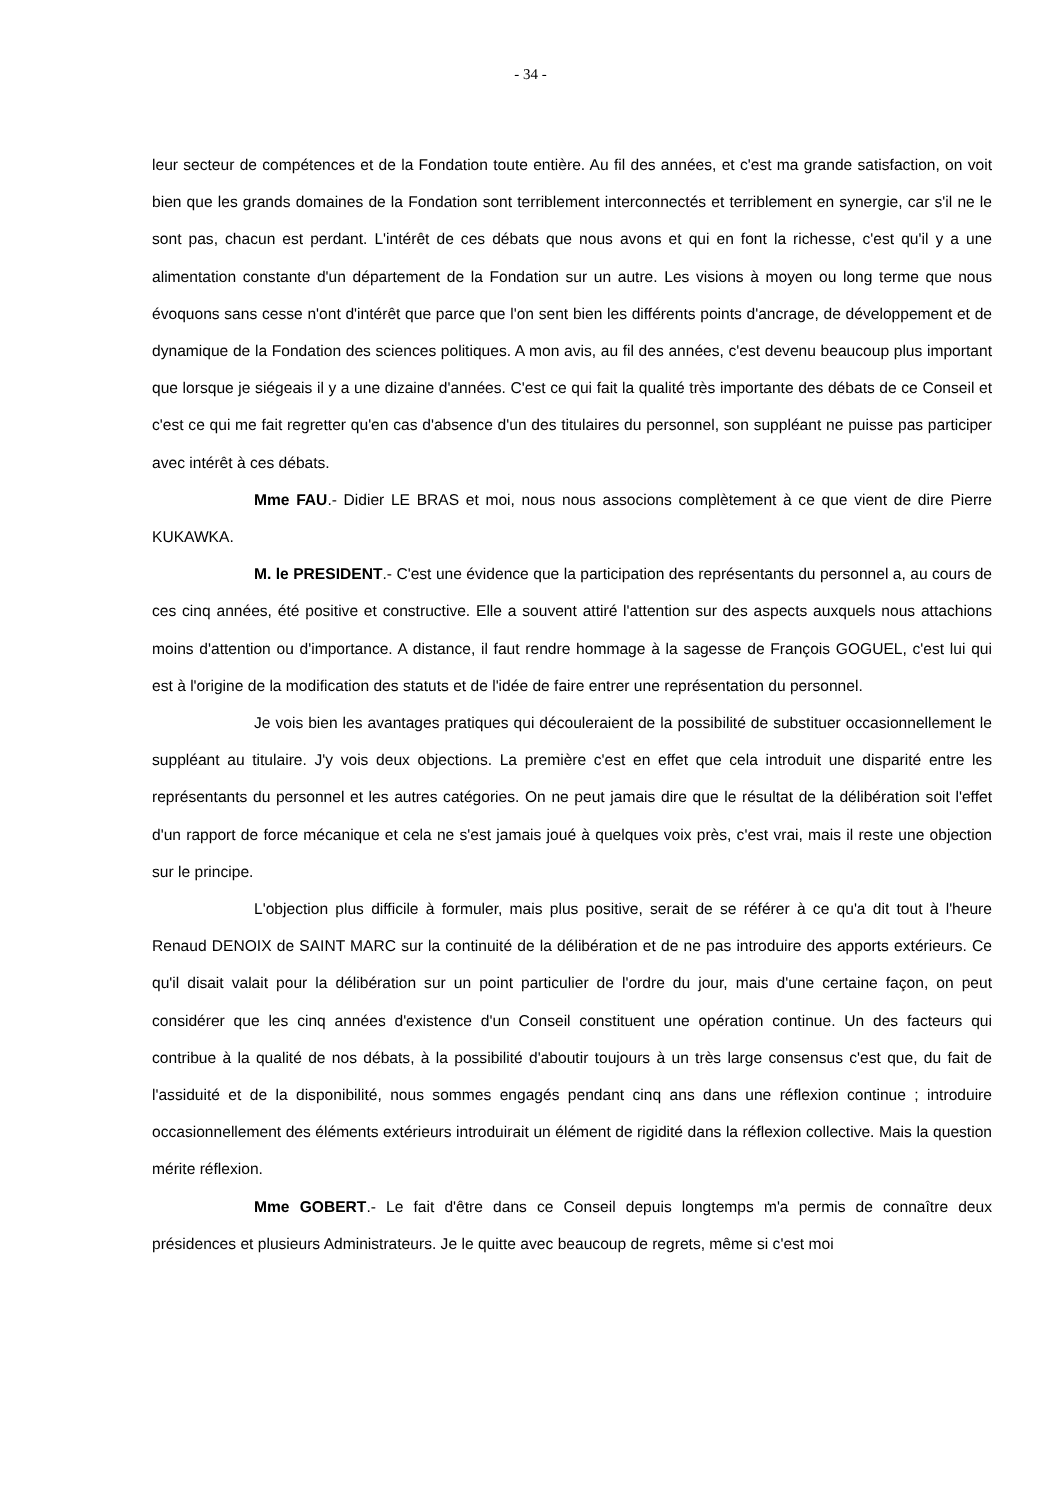- 34 -
leur secteur de compétences et de la Fondation toute entière. Au fil des années, et c'est ma grande satisfaction, on voit bien que les grands domaines de la Fondation sont terriblement interconnectés et terriblement en synergie, car s'il ne le sont pas, chacun est perdant. L'intérêt de ces débats que nous avons et qui en font la richesse, c'est qu'il y a une alimentation constante d'un département de la Fondation sur un autre. Les visions à moyen ou long terme que nous évoquons sans cesse n'ont d'intérêt que parce que l'on sent bien les différents points d'ancrage, de développement et de dynamique de la Fondation des sciences politiques. A mon avis, au fil des années, c'est devenu beaucoup plus important que lorsque je siégeais il y a une dizaine d'années. C'est ce qui fait la qualité très importante des débats de ce Conseil et c'est ce qui me fait regretter qu'en cas d'absence d'un des titulaires du personnel, son suppléant ne puisse pas participer avec intérêt à ces débats.
Mme FAU.- Didier LE BRAS et moi, nous nous associons complètement à ce que vient de dire Pierre KUKAWKA.
M. le PRESIDENT.- C'est une évidence que la participation des représentants du personnel a, au cours de ces cinq années, été positive et constructive. Elle a souvent attiré l'attention sur des aspects auxquels nous attachions moins d'attention ou d'importance. A distance, il faut rendre hommage à la sagesse de François GOGUEL, c'est lui qui est à l'origine de la modification des statuts et de l'idée de faire entrer une représentation du personnel.
Je vois bien les avantages pratiques qui découleraient de la possibilité de substituer occasionnellement le suppléant au titulaire. J'y vois deux objections. La première c'est en effet que cela introduit une disparité entre les représentants du personnel et les autres catégories. On ne peut jamais dire que le résultat de la délibération soit l'effet d'un rapport de force mécanique et cela ne s'est jamais joué à quelques voix près, c'est vrai, mais il reste une objection sur le principe.
L'objection plus difficile à formuler, mais plus positive, serait de se référer à ce qu'a dit tout à l'heure Renaud DENOIX de SAINT MARC sur la continuité de la délibération et de ne pas introduire des apports extérieurs. Ce qu'il disait valait pour la délibération sur un point particulier de l'ordre du jour, mais d'une certaine façon, on peut considérer que les cinq années d'existence d'un Conseil constituent une opération continue. Un des facteurs qui contribue à la qualité de nos débats, à la possibilité d'aboutir toujours à un très large consensus c'est que, du fait de l'assiduité et de la disponibilité, nous sommes engagés pendant cinq ans dans une réflexion continue ; introduire occasionnellement des éléments extérieurs introduirait un élément de rigidité dans la réflexion collective. Mais la question mérite réflexion.
Mme GOBERT.- Le fait d'être dans ce Conseil depuis longtemps m'a permis de connaître deux présidences et plusieurs Administrateurs. Je le quitte avec beaucoup de regrets, même si c'est moi